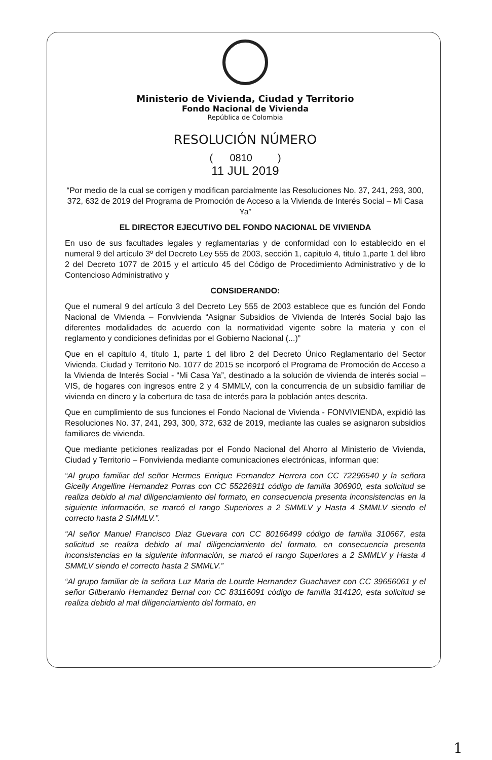Ministerio de Vivienda, Ciudad y Territorio
Fondo Nacional de Vivienda
República de Colombia
RESOLUCIÓN NÚMERO
( 0810 )
11 JUL 2019
“Por medio de la cual se corrigen y modifican parcialmente las Resoluciones No. 37, 241, 293, 300, 372, 632 de 2019 del Programa de Promoción de Acceso a la Vivienda de Interés Social – Mi Casa Ya”
EL DIRECTOR EJECUTIVO DEL FONDO NACIONAL DE VIVIENDA
En uso de sus facultades legales y reglamentarias y de conformidad con lo establecido en el numeral 9 del artículo 3º del Decreto Ley 555 de 2003, sección 1, capitulo 4, titulo 1,parte 1 del libro 2 del Decreto 1077 de 2015 y el artículo 45 del Código de Procedimiento Administrativo y de lo Contencioso Administrativo y
CONSIDERANDO:
Que el numeral 9 del artículo 3 del Decreto Ley 555 de 2003 establece que es función del Fondo Nacional de Vivienda – Fonvivienda “Asignar Subsidios de Vivienda de Interés Social bajo las diferentes modalidades de acuerdo con la normatividad vigente sobre la materia y con el reglamento y condiciones definidas por el Gobierno Nacional (...)”
Que en el capítulo 4, título 1, parte 1 del libro 2 del Decreto Único Reglamentario del Sector Vivienda, Ciudad y Territorio No. 1077 de 2015 se incorporó el Programa de Promoción de Acceso a la Vivienda de Interés Social - “Mi Casa Ya”, destinado a la solución de vivienda de interés social – VIS, de hogares con ingresos entre 2 y 4 SMMLV, con la concurrencia de un subsidio familiar de vivienda en dinero y la cobertura de tasa de interés para la población antes descrita.
Que en cumplimiento de sus funciones el Fondo Nacional de Vivienda - FONVIVIENDA, expidió las Resoluciones No. 37, 241, 293, 300, 372, 632 de 2019, mediante las cuales se asignaron subsidios familiares de vivienda.
Que mediante peticiones realizadas por el Fondo Nacional del Ahorro al Ministerio de Vivienda, Ciudad y Territorio – Fonvivienda mediante comunicaciones electrónicas, informan que:
“Al grupo familiar del señor Hermes Enrique Fernandez Herrera con CC 72296540 y la señora Gicelly Angelline Hernandez Porras con CC 55226911 código de familia 306900, esta solicitud se realiza debido al mal diligenciamiento del formato, en consecuencia presenta inconsistencias en la siguiente información, se marcó el rango Superiores a 2 SMMLV y Hasta 4 SMMLV siendo el correcto hasta 2 SMMLV.”.
“Al señor Manuel Francisco Diaz Guevara con CC 80166499 código de familia 310667, esta solicitud se realiza debido al mal diligenciamiento del formato, en consecuencia presenta inconsistencias en la siguiente información, se marcó el rango Superiores a 2 SMMLV y Hasta 4 SMMLV siendo el correcto hasta 2 SMMLV.”
“Al grupo familiar de la señora Luz Maria de Lourde Hernandez Guachavez con CC 39656061 y el señor Gilberanio Hernandez Bernal con CC 83116091 código de familia 314120, esta solicitud se realiza debido al mal diligenciamiento del formato, en
1